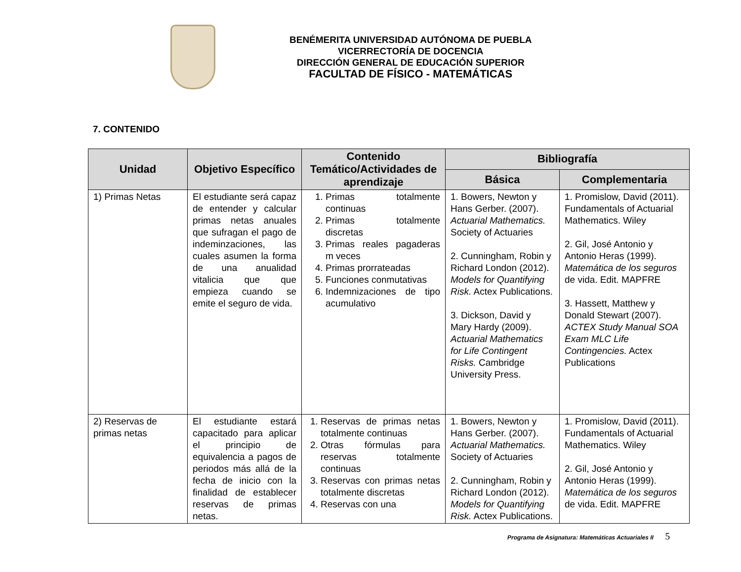BENÉMERITA UNIVERSIDAD AUTÓNOMA DE PUEBLA
VICERRECTORÍA DE DOCENCIA
DIRECCIÓN GENERAL DE EDUCACIÓN SUPERIOR
FACULTAD DE FÍSICO - MATEMÁTICAS
7. CONTENIDO
| Unidad | Objetivo Específico | Contenido Temático/Actividades de aprendizaje | Bibliografía | |
| --- | --- | --- | --- | --- |
| | | | Básica | Complementaria |
| 1) Primas Netas | El estudiante será capaz de entender y calcular primas netas anuales que sufragan el pago de indeminzaciones, las cuales asumen la forma de una anualidad vitalicia que que empieza cuando se emite el seguro de vida. | 1. Primas totalmente continuas 2. Primas totalmente discretas 3. Primas reales pagaderas m veces 4. Primas prorrateadas 5. Funciones conmutativas 6. Indemnizaciones de tipo acumulativo | 1. Bowers, Newton y Hans Gerber. (2007). Actuarial Mathematics. Society of Actuaries 2. Cunningham, Robin y Richard London (2012). Models for Quantifying Risk. Actex Publications. 3. Dickson, David y Mary Hardy (2009). Actuarial Mathematics for Life Contingent Risks. Cambridge University Press. | 1. Promislow, David (2011). Fundamentals of Actuarial Mathematics. Wiley 2. Gil, José Antonio y Antonio Heras (1999). Matemática de los seguros de vida. Edit. MAPFRE 3. Hassett, Matthew y Donald Stewart (2007). ACTEX Study Manual SOA Exam MLC Life Contingencies. Actex Publications |
| 2) Reservas de primas netas | El estudiante estará capacitado para aplicar el principio de equivalencia a pagos de periodos más allá de la fecha de inicio con la finalidad de establecer reservas de primas netas. | 1. Reservas de primas netas totalmente continuas 2. Otras fórmulas para reservas totalmente continuas 3. Reservas con primas netas totalmente discretas 4. Reservas con una | 1. Bowers, Newton y Hans Gerber. (2007). Actuarial Mathematics. Society of Actuaries 2. Cunningham, Robin y Richard London (2012). Models for Quantifying Risk. Actex Publications. | 1. Promislow, David (2011). Fundamentals of Actuarial Mathematics. Wiley 2. Gil, José Antonio y Antonio Heras (1999). Matemática de los seguros de vida. Edit. MAPFRE |
Programa de Asignatura: Matemáticas Actuariales II 5